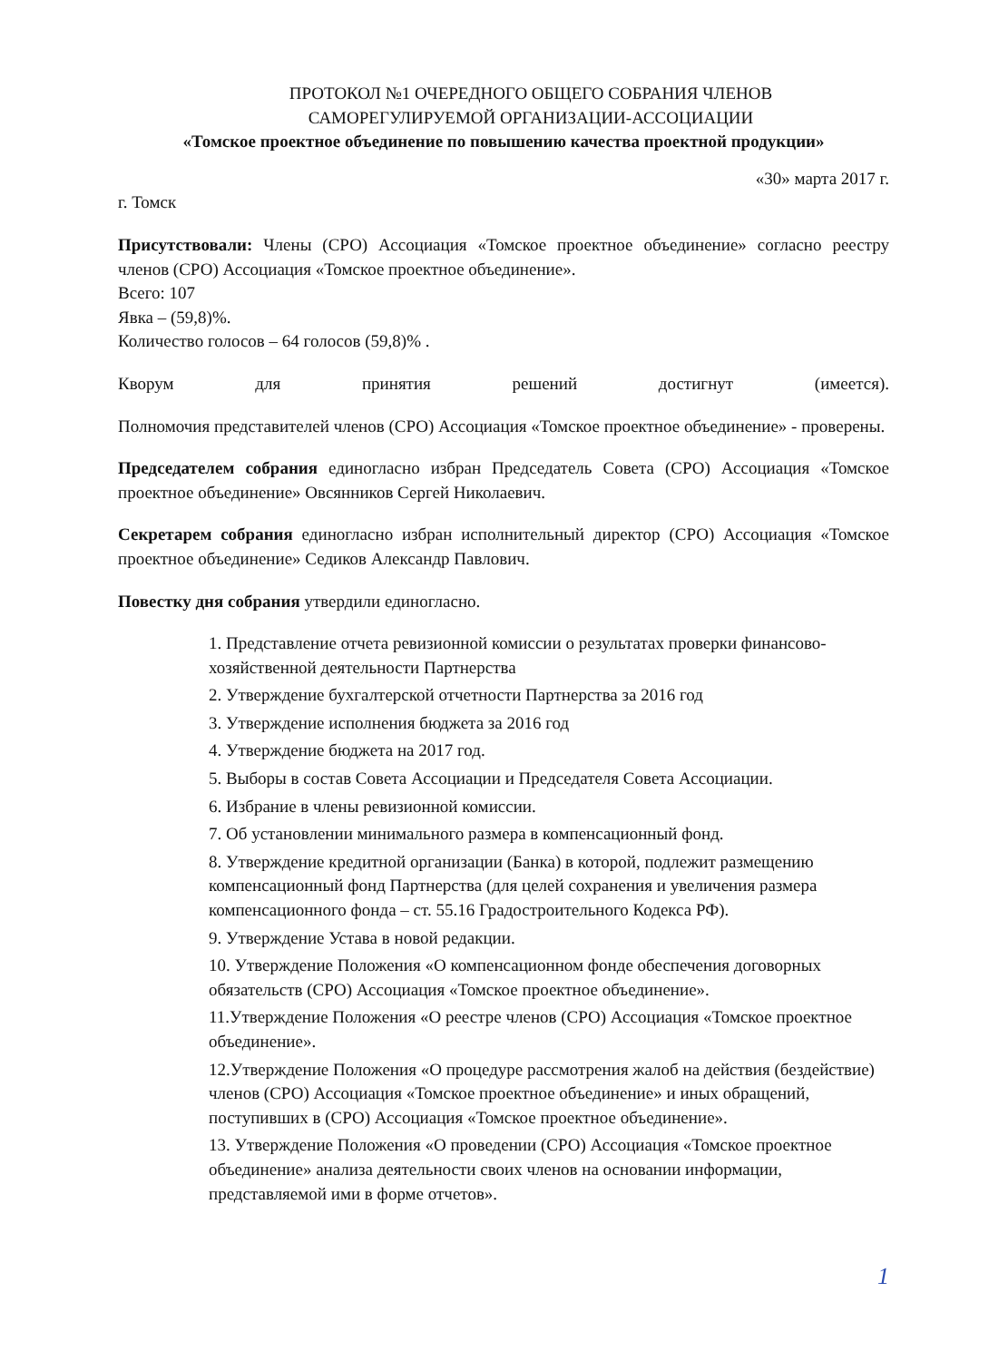ПРОТОКОЛ №1 ОЧЕРЕДНОГО ОБЩЕГО СОБРАНИЯ ЧЛЕНОВ
САМОРЕГУЛИРУЕМОЙ ОРГАНИЗАЦИИ-АССОЦИАЦИИ
«Томское проектное объединение по повышению качества проектной продукции»
«30» марта 2017 г.
г. Томск
Присутствовали: Члены (СРО) Ассоциация «Томское проектное объединение» согласно реестру членов (СРО) Ассоциация «Томское проектное объединение».
Всего: 107
Явка – (59,8)%.
Количество голосов – 64 голосов (59,8)% .
Кворум для принятия решений достигнут (имеется).
Полномочия представителей членов (СРО) Ассоциация «Томское проектное объединение» - проверены.
Председателем собрания единогласно избран Председатель Совета (СРО) Ассоциация «Томское проектное объединение» Овсянников Сергей Николаевич.
Секретарем собрания единогласно избран исполнительный директор (СРО) Ассоциация «Томское проектное объединение» Седиков Александр Павлович.
Повестку дня собрания утвердили единогласно.
1. Представление отчета ревизионной комиссии о результатах проверки финансово-хозяйственной деятельности Партнерства
2. Утверждение бухгалтерской отчетности Партнерства за 2016 год
3. Утверждение исполнения бюджета за 2016 год
4. Утверждение бюджета на 2017 год.
5. Выборы в состав Совета Ассоциации и Председателя Совета Ассоциации.
6. Избрание в члены ревизионной комиссии.
7. Об установлении минимального размера в компенсационный фонд.
8. Утверждение кредитной организации (Банка) в которой, подлежит размещению компенсационный фонд Партнерства (для целей сохранения и увеличения размера компенсационного фонда – ст. 55.16 Градостроительного Кодекса РФ).
9. Утверждение Устава в новой редакции.
10. Утверждение Положения «О компенсационном фонде обеспечения договорных обязательств (СРО) Ассоциация «Томское проектное объединение».
11.Утверждение Положения «О реестре членов (СРО) Ассоциация «Томское проектное объединение».
12.Утверждение Положения «О процедуре рассмотрения жалоб на действия (бездействие) членов (СРО) Ассоциация «Томское проектное объединение» и иных обращений, поступивших в (СРО) Ассоциация «Томское проектное объединение».
13. Утверждение Положения «О проведении (СРО) Ассоциация «Томское проектное объединение» анализа деятельности своих членов на основании информации, представляемой ими в форме отчетов».
1